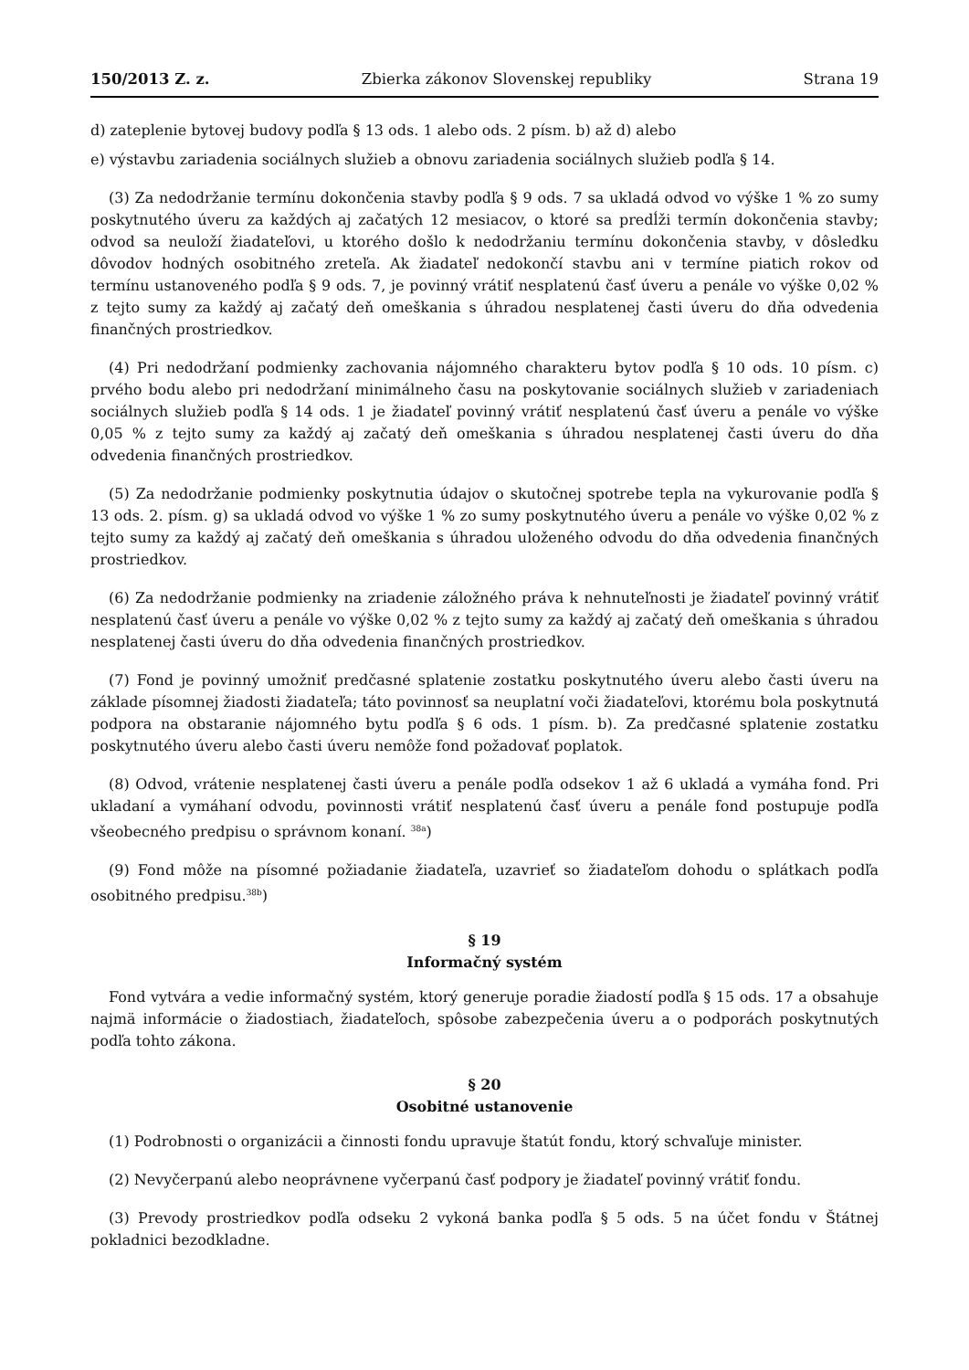150/2013 Z. z. Zbierka zákonov Slovenskej republiky Strana 19
d) zateplenie bytovej budovy podľa § 13 ods. 1 alebo ods. 2 písm. b) až d) alebo
e) výstavbu zariadenia sociálnych služieb a obnovu zariadenia sociálnych služieb podľa § 14.
(3) Za nedodržanie termínu dokončenia stavby podľa § 9 ods. 7 sa ukladá odvod vo výške 1 % zo sumy poskytnutého úveru za každých aj začatých 12 mesiacov, o ktoré sa predĺži termín dokončenia stavby; odvod sa neuloží žiadateľovi, u ktorého došlo k nedodržaniu termínu dokončenia stavby, v dôsledku dôvodov hodných osobitného zreteľa. Ak žiadateľ nedokončí stavbu ani v termíne piatich rokov od termínu ustanoveného podľa § 9 ods. 7, je povinný vrátiť nesplatenú časť úveru a penále vo výške 0,02 % z tejto sumy za každý aj začatý deň omeškania s úhradou nesplatenej časti úveru do dňa odvedenia finančných prostriedkov.
(4) Pri nedodržaní podmienky zachovania nájomného charakteru bytov podľa § 10 ods. 10 písm. c) prvého bodu alebo pri nedodržaní minimálneho času na poskytovanie sociálnych služieb v zariadeniach sociálnych služieb podľa § 14 ods. 1 je žiadateľ povinný vrátiť nesplatenú časť úveru a penále vo výške 0,05 % z tejto sumy za každý aj začatý deň omeškania s úhradou nesplatenej časti úveru do dňa odvedenia finančných prostriedkov.
(5) Za nedodržanie podmienky poskytnutia údajov o skutočnej spotrebe tepla na vykurovanie podľa § 13 ods. 2. písm. g) sa ukladá odvod vo výške 1 % zo sumy poskytnutého úveru a penále vo výške 0,02 % z tejto sumy za každý aj začatý deň omeškania s úhradou uloženého odvodu do dňa odvedenia finančných prostriedkov.
(6) Za nedodržanie podmienky na zriadenie záložného práva k nehnuteľnosti je žiadateľ povinný vrátiť nesplatenú časť úveru a penále vo výške 0,02 % z tejto sumy za každý aj začatý deň omeškania s úhradou nesplatenej časti úveru do dňa odvedenia finančných prostriedkov.
(7) Fond je povinný umožniť predčasné splatenie zostatku poskytnutého úveru alebo časti úveru na základe písomnej žiadosti žiadateľa; táto povinnosť sa neuplatní voči žiadateľovi, ktorému bola poskytnutá podpora na obstaranie nájomného bytu podľa § 6 ods. 1 písm. b). Za predčasné splatenie zostatku poskytnutého úveru alebo časti úveru nemôže fond požadovať poplatok.
(8) Odvod, vrátenie nesplatenej časti úveru a penále podľa odsekov 1 až 6 ukladá a vymáha fond. Pri ukladaní a vymáhaní odvodu, povinnosti vrátiť nesplatenú časť úveru a penále fond postupuje podľa všeobecného predpisu o správnom konaní. <sup>38a</sup>)
(9) Fond môže na písomné požiadanie žiadateľa, uzavrieť so žiadateľom dohodu o splátkach podľa osobitného predpisu.<sup>38b</sup>)
§ 19
Informačný systém
Fond vytvára a vedie informačný systém, ktorý generuje poradie žiadostí podľa § 15 ods. 17 a obsahuje najmä informácie o žiadostiach, žiadateľoch, spôsobe zabezpečenia úveru a o podporách poskytnutých podľa tohto zákona.
§ 20
Osobitné ustanovenie
(1) Podrobnosti o organizácii a činnosti fondu upravuje štatút fondu, ktorý schvaľuje minister.
(2) Nevyčerpanú alebo neoprávnene vyčerpanú časť podpory je žiadateľ povinný vrátiť fondu.
(3) Prevody prostriedkov podľa odseku 2 vykoná banka podľa § 5 ods. 5 na účet fondu v Štátnej pokladnici bezodkladne.